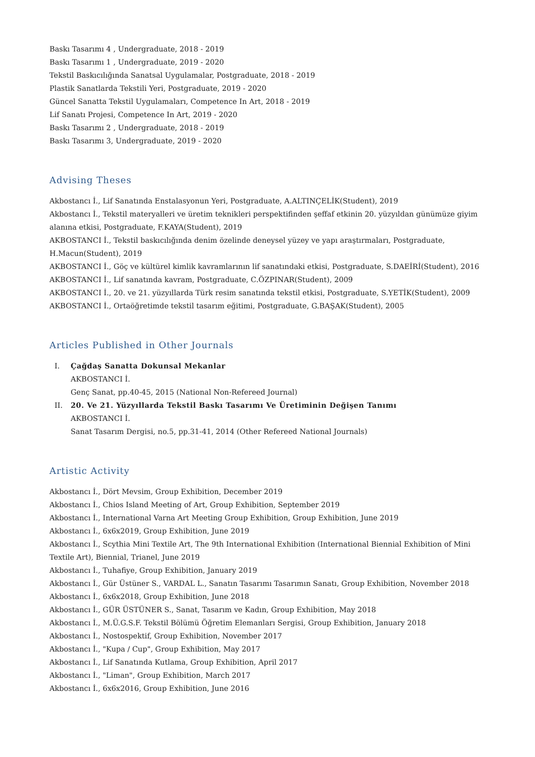Baskı Tasarımı 4 , Undergraduate, 2018 - 2019
Baskı Tasarımı 1 , Undergraduate, 2019 - 2020
Tekstil Baskıcılığında Sanatsal Uygulamalar, Postgraduate, 2018 - 2019
Plastik Sanatlarda Tekstili Yeri, Postgraduate, 2019 - 2020
Güncel Sanatta Tekstil Uygulamaları, Competence In Art, 2018 - 2019
Lif Sanatı Projesi, Competence In Art, 2019 - 2020
Baskı Tasarımı 2 , Undergraduate, 2018 - 2019
Baskı Tasarımı 3, Undergraduate, 2019 - 2020
Advising Theses
Akbostancı İ., Lif Sanatında Enstalasyonun Yeri, Postgraduate, A.ALTINÇELİK(Student), 2019
Akbostancı İ., Tekstil materyalleri ve üretim teknikleri perspektifinden şeffaf etkinin 20. yüzyıldan günümüze giyim alanına etkisi, Postgraduate, F.KAYA(Student), 2019
AKBOSTANCI İ., Tekstil baskıcılığında denim özelinde deneysel yüzey ve yapı araştırmaları, Postgraduate, H.Macun(Student), 2019
AKBOSTANCI İ., Göç ve kültürel kimlik kavramlarının lif sanatındaki etkisi, Postgraduate, S.DAEİRİ(Student), 2016
AKBOSTANCI İ., Lif sanatında kavram, Postgraduate, C.ÖZPINAR(Student), 2009
AKBOSTANCI İ., 20. ve 21. yüzyıllarda Türk resim sanatında tekstil etkisi, Postgraduate, S.YETİK(Student), 2009
AKBOSTANCI İ., Ortaöğretimde tekstil tasarım eğitimi, Postgraduate, G.BAŞAK(Student), 2005
Articles Published in Other Journals
I. Çağdaş Sanatta Dokunsal Mekanlar
AKBOSTANCI İ.
Genç Sanat, pp.40-45, 2015 (National Non-Refereed Journal)
II. 20. Ve 21. Yüzyıllarda Tekstil Baskı Tasarımı Ve Üretiminin Değişen Tanımı
AKBOSTANCI İ.
Sanat Tasarım Dergisi, no.5, pp.31-41, 2014 (Other Refereed National Journals)
Artistic Activity
Akbostancı İ., Dört Mevsim, Group Exhibition, December 2019
Akbostancı İ., Chios Island Meeting of Art, Group Exhibition, September 2019
Akbostancı İ., International Varna Art Meeting Group Exhibition, Group Exhibition, June 2019
Akbostancı İ., 6x6x2019, Group Exhibition, June 2019
Akbostancı İ., Scythia Mini Textile Art, The 9th International Exhibition (International Biennial Exhibition of Mini Textile Art), Biennial, Trianel, June 2019
Akbostancı İ., Tuhafiye, Group Exhibition, January 2019
Akbostancı İ., Gür Üstüner S., VARDAL L., Sanatın Tasarımı Tasarımın Sanatı, Group Exhibition, November 2018
Akbostancı İ., 6x6x2018, Group Exhibition, June 2018
Akbostancı İ., GÜR ÜSTÜNER S., Sanat, Tasarım ve Kadın, Group Exhibition, May 2018
Akbostancı İ., M.Ü.G.S.F. Tekstil Bölümü Öğretim Elemanları Sergisi, Group Exhibition, January 2018
Akbostancı İ., Nostospektif, Group Exhibition, November 2017
Akbostancı İ., "Kupa / Cup", Group Exhibition, May 2017
Akbostancı İ., Lif Sanatında Kutlama, Group Exhibition, April 2017
Akbostancı İ., "Liman", Group Exhibition, March 2017
Akbostancı İ., 6x6x2016, Group Exhibition, June 2016